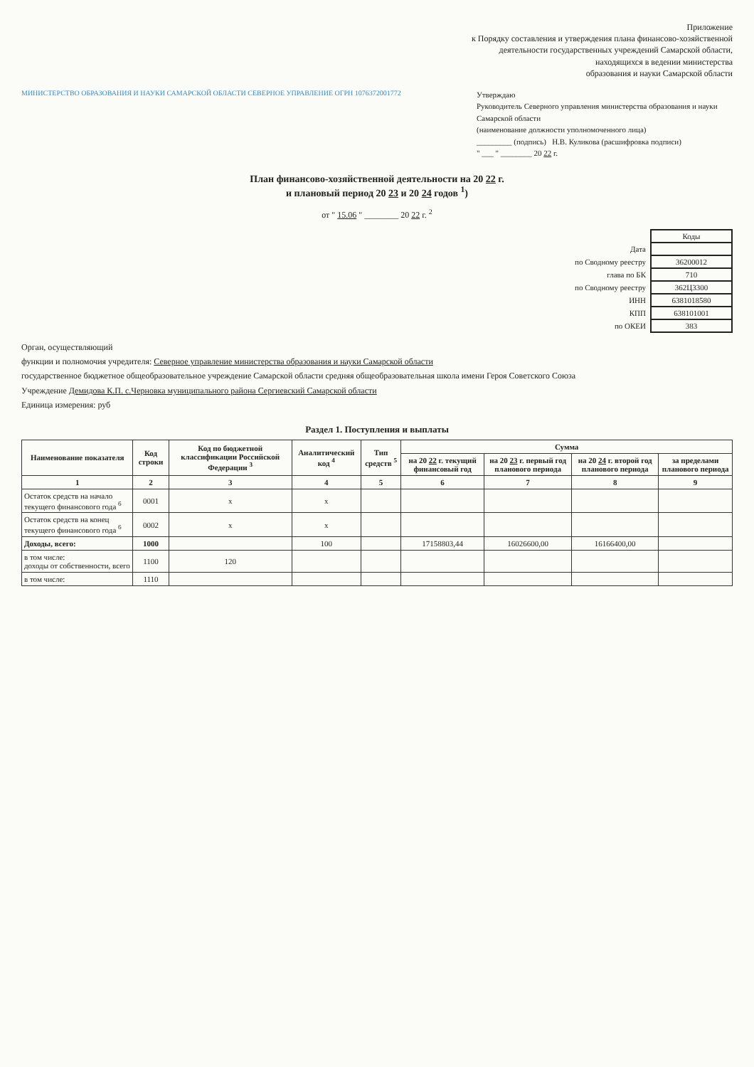Приложение
к Порядку составления и утверждения плана финансово-хозяйственной
деятельности государственных учреждений Самарской области,
находящихся в ведении министерства
образования и науки Самарской области
МИНИСТЕРСТВО ОБРАЗОВАНИЯ И НАУКИ САМАРСКОЙ ОБЛАСТИ СЕВЕРНОЕ УПРАВЛЕНИЕ ОГРН 1076372001772
Утверждаю
Руководитель Северного управления министерства образования и науки Самарской области
(наименование должности уполномоченного лица)
_________ (подпись) Н.В. Куликова (расшифровка подписи)
" ___ " ________ 20 22 г.
План финансово-хозяйственной деятельности на 20 22 г.
и плановый период 20 23 и 20 24 годов <sup>1</sup>)
от " 15.06 " ________ 20 22 г. <sup>2</sup>
| | Коды |
| Дата | |
| по Сводному реестру | 36200012 |
| глава по БК | 710 |
| по Сводному реестру | 362Ц3300 |
| ИНН | 6381018580 |
| КПП | 638101001 |
| по ОКЕИ | 383 |
Орган, осуществляющий
функции и полномочия учредителя: Северное управление министерства образования и науки Самарской области
государственное бюджетное общеобразовательное учреждение Самарской области средняя общеобразовательная школа имени Героя Советского Союза
Учреждение Демидова К.П. с.Черновка муниципального района Сергиевский Самарской области
Единица измерения: руб
Раздел 1. Поступления и выплаты
| Наименование показателя | Код строки | Код по бюджетной классификации Российской Федерации <sup>3</sup> | Аналитический код <sup>4</sup> | Тип средств <sup>5</sup> | Сумма | | | |
| --- | --- | --- | --- | --- | --- | --- | --- | --- |
| | | | | | на 20 22 г. текущий финансовый год | на 20 23 г. первый год планового периода | на 20 24 г. второй год планового периода | за пределами планового периода |
| 1 | 2 | 3 | 4 | 5 | 6 | 7 | 8 | 9 |
| Остаток средств на начало текущего финансового года <sup>6</sup> | 0001 | х | х | | | | | |
| Остаток средств на конец текущего финансового года <sup>6</sup> | 0002 | х | х | | | | | |
| Доходы, всего: | 1000 | | 100 | | 17158803,44 | 16026600,00 | 16166400,00 | |
| в том числе: доходы от собственности, всего | 1100 | 120 | | | | | | |
| в том числе: | 1110 | | | | | | | |